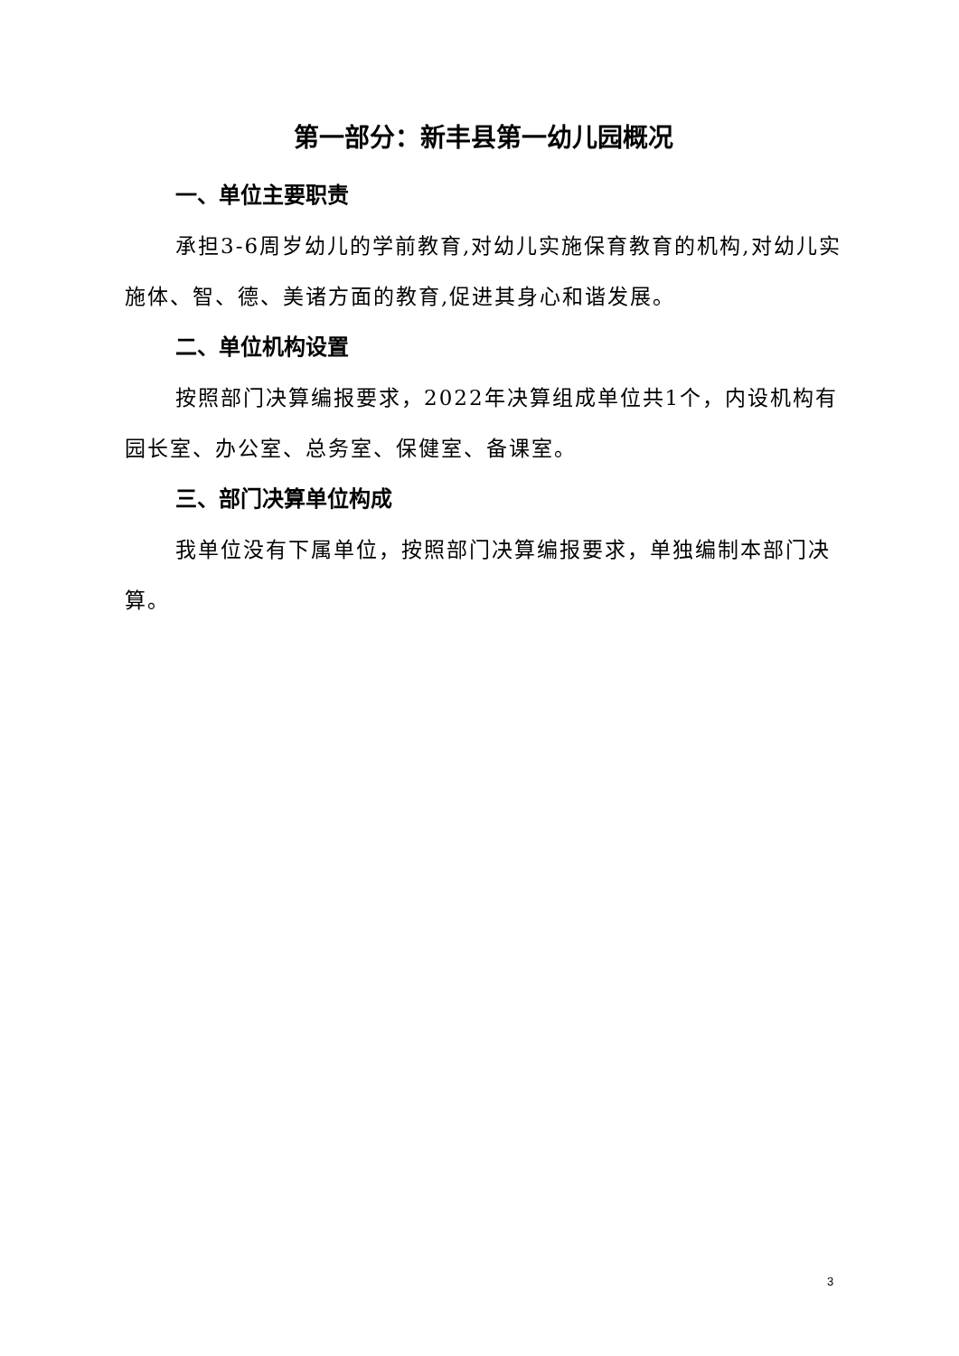第一部分：新丰县第一幼儿园概况
一、单位主要职责
承担3-6周岁幼儿的学前教育,对幼儿实施保育教育的机构,对幼儿实施体、智、德、美诸方面的教育,促进其身心和谐发展。
二、单位机构设置
按照部门决算编报要求，2022年决算组成单位共1个，内设机构有园长室、办公室、总务室、保健室、备课室。
三、部门决算单位构成
我单位没有下属单位，按照部门决算编报要求，单独编制本部门决算。
3